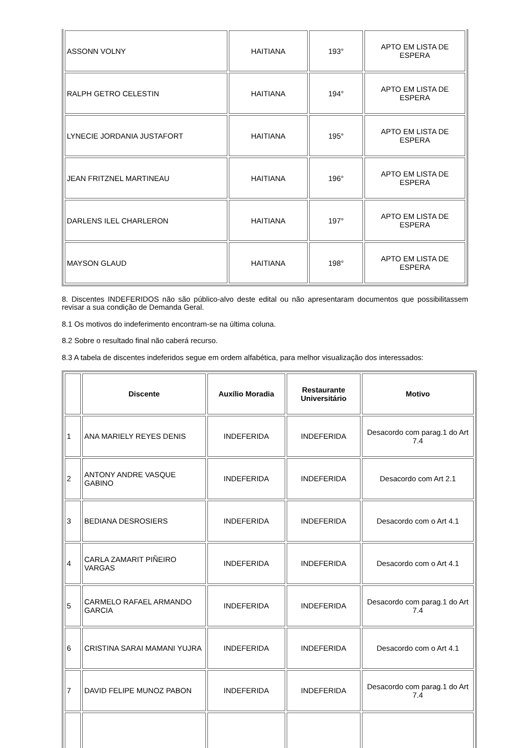| ASSONN VOLNY | HAITIANA | 193° | APTO EM LISTA DE ESPERA |
| RALPH GETRO CELESTIN | HAITIANA | 194° | APTO EM LISTA DE ESPERA |
| LYNECIE JORDANIA JUSTAFORT | HAITIANA | 195° | APTO EM LISTA DE ESPERA |
| JEAN FRITZNEL MARTINEAU | HAITIANA | 196° | APTO EM LISTA DE ESPERA |
| DARLENS ILEL CHARLERON | HAITIANA | 197° | APTO EM LISTA DE ESPERA |
| MAYSON GLAUD | HAITIANA | 198° | APTO EM LISTA DE ESPERA |
8. Discentes INDEFERIDOS não são público-alvo deste edital ou não apresentaram documentos que possibilitassem revisar a sua condição de Demanda Geral.
8.1 Os motivos do indeferimento encontram-se na última coluna.
8.2 Sobre o resultado final não caberá recurso.
8.3 A tabela de discentes indeferidos segue em ordem alfabética, para melhor visualização dos interessados:
| | Discente | Auxílio Moradia | Restaurante Universitário | Motivo |
| --- | --- | --- | --- | --- |
| 1 | ANA MARIELY REYES DENIS | INDEFERIDA | INDEFERIDA | Desacordo com parag.1 do Art 7.4 |
| 2 | ANTONY ANDRE VASQUE GABINO | INDEFERIDA | INDEFERIDA | Desacordo com Art 2.1 |
| 3 | BEDIANA DESROSIERS | INDEFERIDA | INDEFERIDA | Desacordo com o Art 4.1 |
| 4 | CARLA ZAMARIT PIÑEIRO VARGAS | INDEFERIDA | INDEFERIDA | Desacordo com o Art 4.1 |
| 5 | CARMELO RAFAEL ARMANDO GARCIA | INDEFERIDA | INDEFERIDA | Desacordo com parag.1 do Art 7.4 |
| 6 | CRISTINA SARAI MAMANI YUJRA | INDEFERIDA | INDEFERIDA | Desacordo com o Art 4.1 |
| 7 | DAVID FELIPE MUNOZ PABON | INDEFERIDA | INDEFERIDA | Desacordo com parag.1 do Art 7.4 |